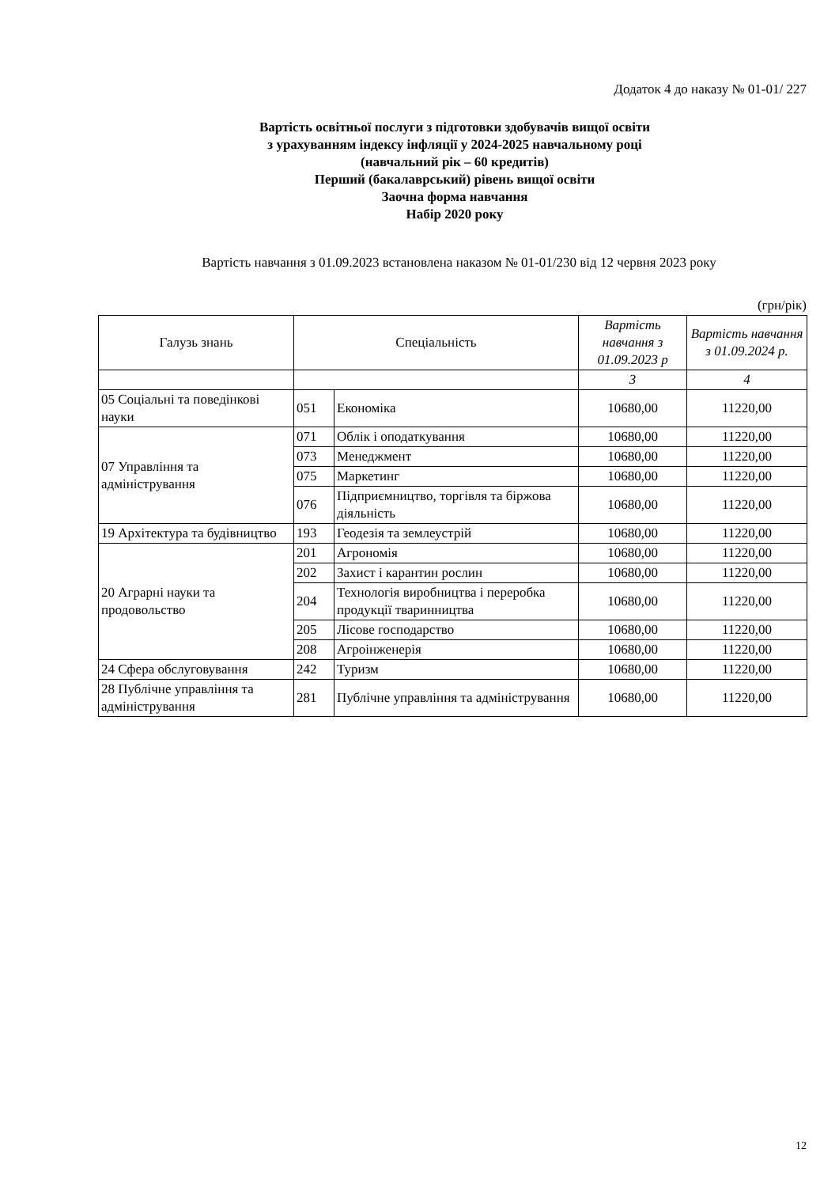Додаток 4 до наказу № 01-01/ 227
Вартість освітньої послуги з підготовки здобувачів вищої освіти
з урахуванням індексу інфляції у 2024-2025 навчальному році
(навчальний рік – 60 кредитів)
Перший (бакалаврський) рівень вищої освіти
Заочна форма навчання
Набір 2020 року
Вартість навчання з 01.09.2023 встановлена наказом № 01-01/230 від 12 червня 2023 року
(грн/рік)
| Галузь знань | Спеціальність | | Вартість навчання з 01.09.2023 р | Вартість навчання з 01.09.2024 р. |
| --- | --- | --- | --- | --- |
| | | | 3 | 4 |
| 05 Соціальні та поведінкові науки | 051 | Економіка | 10680,00 | 11220,00 |
| 07 Управління та адміністрування | 071 | Облік і оподаткування | 10680,00 | 11220,00 |
| | 073 | Менеджмент | 10680,00 | 11220,00 |
| | 075 | Маркетинг | 10680,00 | 11220,00 |
| | 076 | Підприємництво, торгівля та біржова діяльність | 10680,00 | 11220,00 |
| 19 Архітектура та будівництво | 193 | Геодезія та землеустрій | 10680,00 | 11220,00 |
| 20 Аграрні науки та продовольство | 201 | Агрономія | 10680,00 | 11220,00 |
| | 202 | Захист і карантин рослин | 10680,00 | 11220,00 |
| | 204 | Технологія виробництва і переробка продукції тваринництва | 10680,00 | 11220,00 |
| | 205 | Лісове господарство | 10680,00 | 11220,00 |
| | 208 | Агроінженерія | 10680,00 | 11220,00 |
| 24 Сфера обслуговування | 242 | Туризм | 10680,00 | 11220,00 |
| 28 Публічне управління та адміністрування | 281 | Публічне управління та адміністрування | 10680,00 | 11220,00 |
12